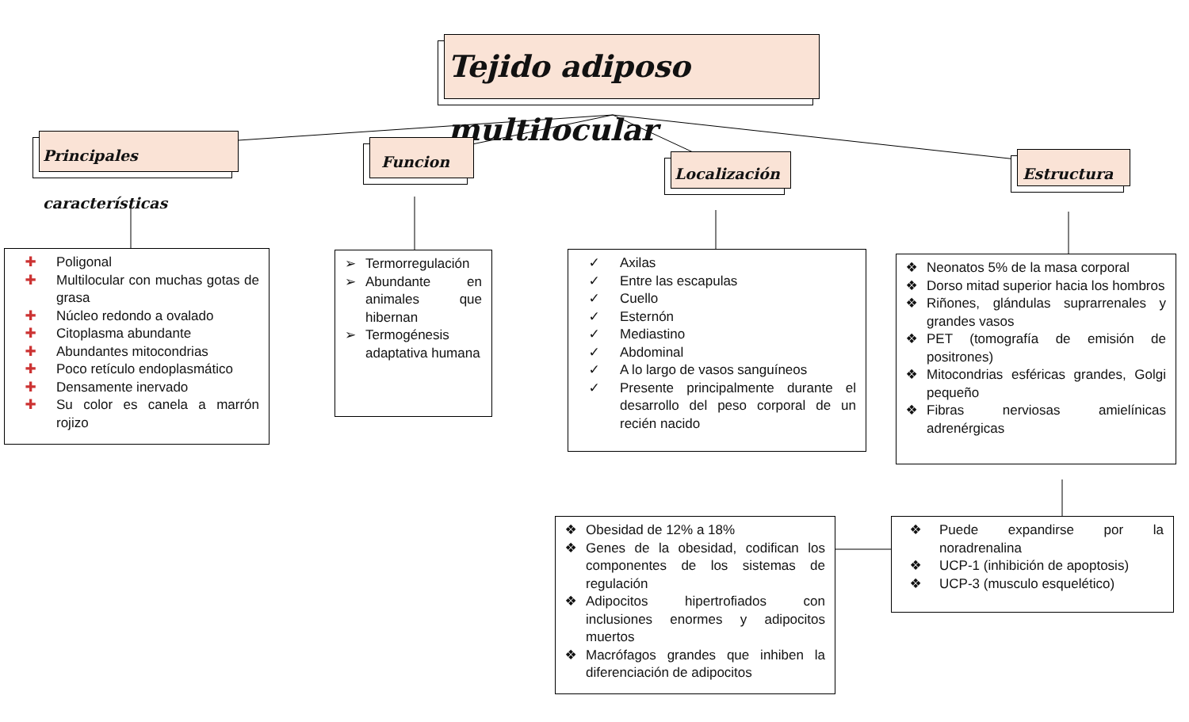Tejido adiposo multilocular
Principales características
Funcion
Localización
Estructura
✚ Poligonal
✚ Multilocular con muchas gotas de grasa
✚ Núcleo redondo a ovalado
✚ Citoplasma abundante
✚ Abundantes mitocondrias
✚ Poco retículo endoplasmático
✚ Densamente inervado
✚ Su color es canela a marrón rojizo
➢ Termorregulación
➢ Abundante en animales que hibernan
➢ Termogénesis adaptativa humana
✓ Axilas
✓ Entre las escapulas
✓ Cuello
✓ Esternón
✓ Mediastino
✓ Abdominal
✓ A lo largo de vasos sanguíneos
✓ Presente principalmente durante el desarrollo del peso corporal de un recién nacido
❖ Neonatos 5% de la masa corporal
❖ Dorso mitad superior hacia los hombros
❖ Riñones, glándulas suprarrenales y grandes vasos
❖ PET (tomografía de emisión de positrones)
❖ Mitocondrias esféricas grandes, Golgi pequeño
❖ Fibras nerviosas amielínicas adrenérgicas
❖ Obesidad de 12% a 18%
❖ Genes de la obesidad, codifican los componentes de los sistemas de regulación
❖ Adipocitos hipertrofiados con inclusiones enormes y adipocitos muertos
❖ Macrófagos grandes que inhiben la diferenciación de adipocitos
❖ Puede expandirse por la noradrenalina
❖ UCP-1 (inhibición de apoptosis)
❖ UCP-3 (musculo esquelético)